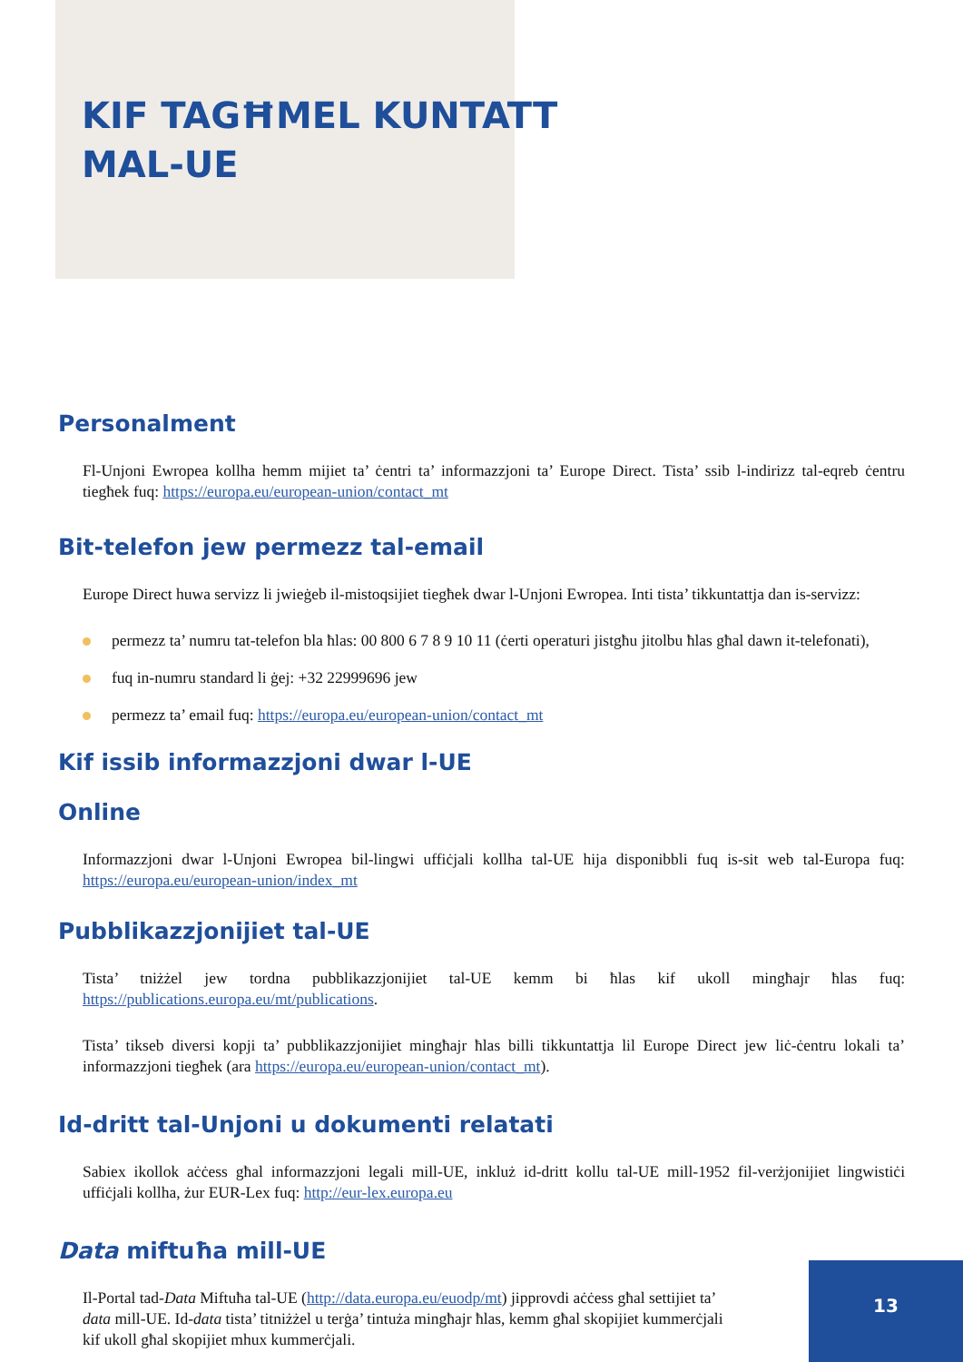KIF TAGĦMEL KUNTATT
MAL-UE
Personalment
Fl-Unjoni Ewropea kollha hemm mijiet ta’ ċentri ta’ informazzjoni ta’ Europe Direct. Tista’ ssib l-indirizz tal-eqreb ċentru tiegħek fuq: https://europa.eu/european-union/contact_mt
Bit-telefon jew permezz tal-email
Europe Direct huwa servizz li jwieġeb il-mistoqsijiet tiegħek dwar l-Unjoni Ewropea. Inti tista’ tikkuntattja dan is-servizz:
permezz ta’ numru tat-telefon bla ħlas: 00 800 6 7 8 9 10 11 (ċerti operaturi jistgħu jitolbu ħlas għal dawn it-telefonati),
fuq in-numru standard li ġej: +32 22999696 jew
permezz ta’ email fuq: https://europa.eu/european-union/contact_mt
Kif issib informazzjoni dwar l-UE
Online
Informazzjoni dwar l-Unjoni Ewropea bil-lingwi uffiċjali kollha tal-UE hija disponibbli fuq is-sit web tal-Europa fuq: https://europa.eu/european-union/index_mt
Pubblikazzjonijiet tal-UE
Tista’ tniżżel jew tordna pubblikazzjonijiet tal-UE kemm bi ħlas kif ukoll mingħajr ħlas fuq: https://publications.europa.eu/mt/publications.
Tista’ tikseb diversi kopji ta’ pubblikazzjonijiet mingħajr ħlas billi tikkuntattja lil Europe Direct jew liċ-ċentru lokali ta’ informazzjoni tiegħek (ara https://europa.eu/european-union/contact_mt).
Id-dritt tal-Unjoni u dokumenti relatati
Sabiex ikollok aċċess għal informazzjoni legali mill-UE, inkluż id-dritt kollu tal-UE mill-1952 fil-verżjonijiet lingwistiċi uffiċjali kollha, żur EUR-Lex fuq: http://eur-lex.europa.eu
Data miftuħa mill-UE
Il-Portal tad-Data Miftuħa tal-UE (http://data.europa.eu/euodp/mt) jipprovdi aċċess għal settijiet ta’ data mill-UE. Id-data tista’ titniżżel u terġa’ tintuża mingħajr ħlas, kemm għal skopijiet kummerċjali kif ukoll għal skopijiet mhux kummerċjali.
13